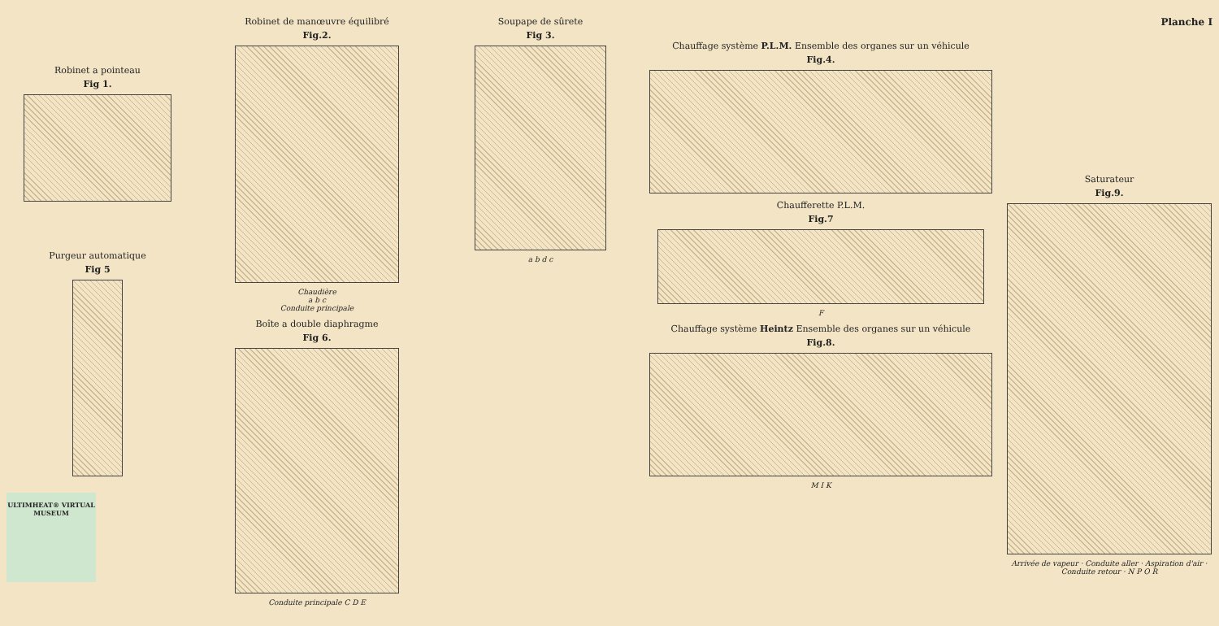Robinet a pointeau
Fig 1.
Purgeur automatique
Fig 5
ULTIMHEAT® VIRTUAL MUSEUM
Robinet de manœuvre équilibré
Fig.2.
Chaudière
a b c
Conduite principale
Boîte a double diaphragme
Fig 6.
Conduite principale C D E
Soupape de sûrete
Fig 3.
a b d c
Chauffage système P.L.M. Ensemble des organes sur un véhicule
Fig.4.
Chaufferette P.L.M.
Fig.7
F
Chauffage système Heintz Ensemble des organes sur un véhicule
Fig.8.
M I K
Planche I
Saturateur
Fig.9.
Arrivée de vapeur · Conduite aller · Aspiration d'air · Conduite retour · N P O R